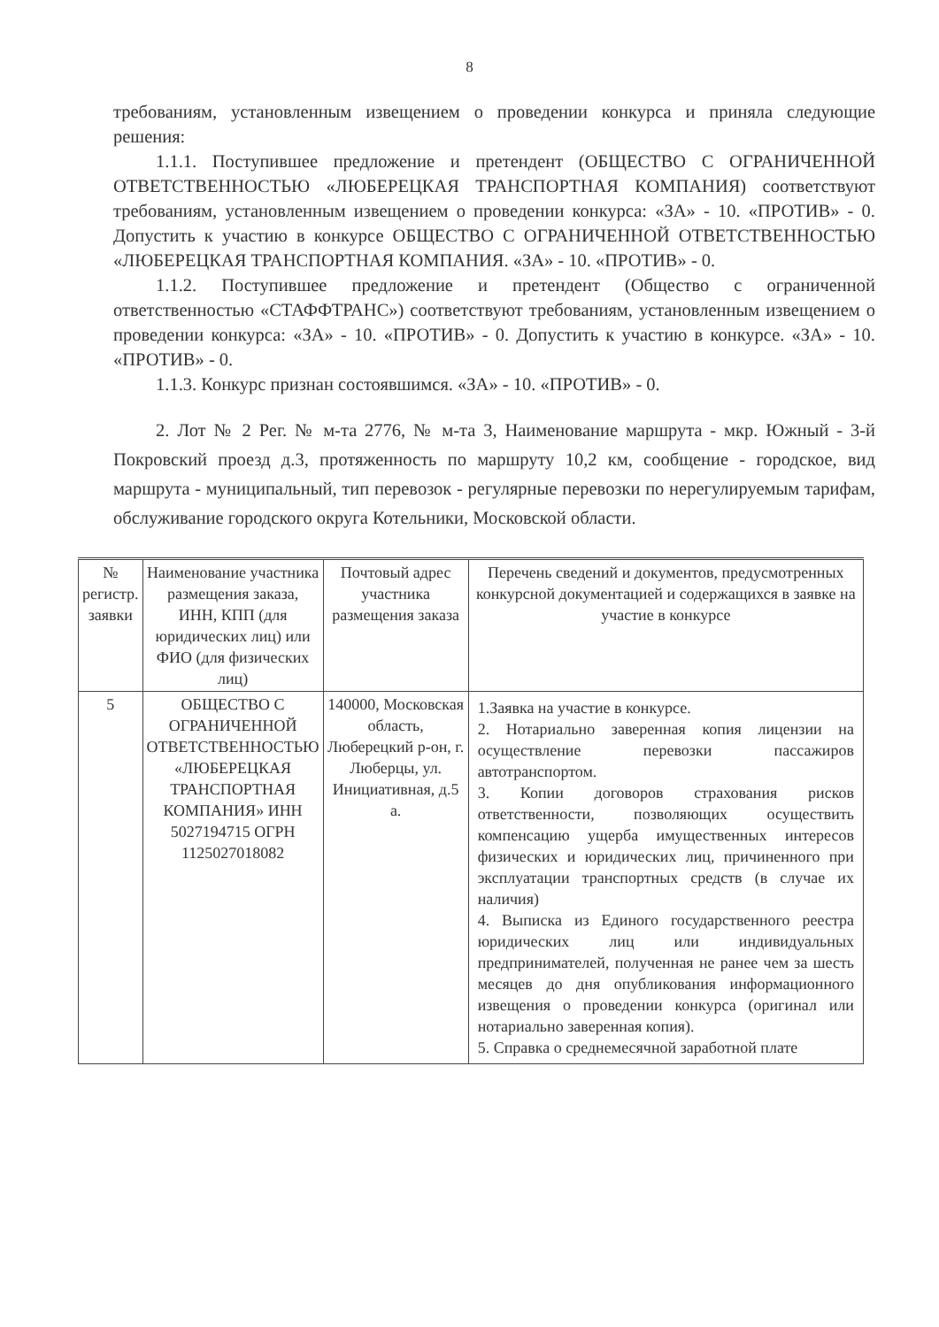8
требованиям, установленным извещением о проведении конкурса и приняла следующие решения:
1.1.1. Поступившее предложение и претендент (ОБЩЕСТВО С ОГРАНИЧЕННОЙ ОТВЕТСТВЕННОСТЬЮ «ЛЮБЕРЕЦКАЯ ТРАНСПОРТНАЯ КОМПАНИЯ) соответствуют требованиям, установленным извещением о проведении конкурса: «ЗА» - 10. «ПРОТИВ» - 0. Допустить к участию в конкурсе ОБЩЕСТВО С ОГРАНИЧЕННОЙ ОТВЕТСТВЕННОСТЬЮ «ЛЮБЕРЕЦКАЯ ТРАНСПОРТНАЯ КОМПАНИЯ. «ЗА» - 10. «ПРОТИВ» - 0.
1.1.2. Поступившее предложение и претендент (Общество с ограниченной ответственностью «СТАФФТРАНС») соответствуют требованиям, установленным извещением о проведении конкурса: «ЗА» - 10. «ПРОТИВ» - 0. Допустить к участию в конкурсе. «ЗА» - 10. «ПРОТИВ» - 0.
1.1.3. Конкурс признан состоявшимся. «ЗА» - 10. «ПРОТИВ» - 0.
2. Лот № 2 Рег. № м-та 2776, № м-та 3, Наименование маршрута - мкр. Южный - 3-й Покровский проезд д.3, протяженность по маршруту 10,2 км, сообщение - городское, вид маршрута - муниципальный, тип перевозок - регулярные перевозки по нерегулируемым тарифам, обслуживание городского округа Котельники, Московской области.
| № регистр. заявки | Наименование участника размещения заказа, ИНН, КПП (для юридических лиц) или ФИО (для физических лиц) | Почтовый адрес участника размещения заказа | Перечень сведений и документов, предусмотренных конкурсной документацией и содержащихся в заявке на участие в конкурсе |
| 5 | ОБЩЕСТВО С ОГРАНИЧЕННОЙ ОТВЕТСТВЕННОСТЬЮ «ЛЮБЕРЕЦКАЯ ТРАНСПОРТНАЯ КОМПАНИЯ» ИНН 5027194715 ОГРН 1125027018082 | 140000, Московская область, Люберецкий р-он, г. Люберцы, ул. Инициативная, д.5 а. | 1.Заявка на участие в конкурсе. 2. Нотариально заверенная копия лицензии на осуществление перевозки пассажиров автотранспортом. 3. Копии договоров страхования рисков ответственности, позволяющих осуществить компенсацию ущерба имущественных интересов физических и юридических лиц, причиненного при эксплуатации транспортных средств (в случае их наличия) 4. Выписка из Единого государственного реестра юридических лиц или индивидуальных предпринимателей, полученная не ранее чем за шесть месяцев до дня опубликования информационного извещения о проведении конкурса (оригинал или нотариально заверенная копия). 5. Справка о среднемесячной заработной плате |